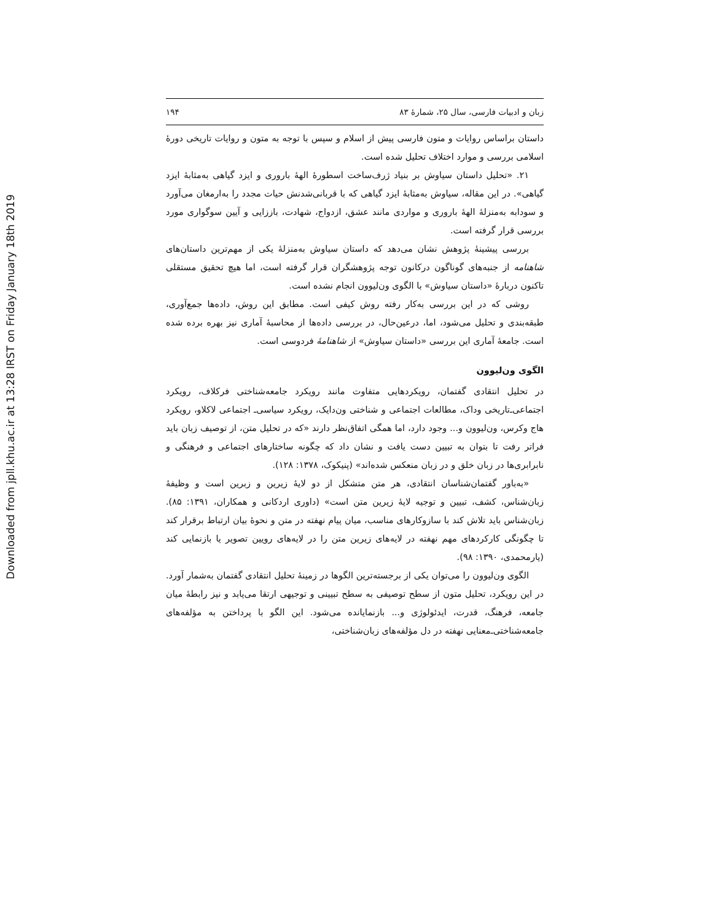Downloaded from jpll.khu.ac.ir at 13:28 IRST on Friday January 18th 2019
زبان و ادبیات فارسی، سال ۲۵، شمارهٔ ۸۳ ۱۹۴
داستان براساس روایات و متون فارسی پیش از اسلام و سپس با توجه به متون و روایات تاریخی دورهٔ اسلامی بررسی و موارد اختلاف تحلیل شده است.
۲۱. «تحلیل داستان سیاوش بر بنیاد ژرف‌ساخت اسطورهٔ الههٔ باروری و ایزد گیاهی به‌مثابهٔ ایزد گیاهی». در این مقاله، سیاوش به‌مثابهٔ ایزد گیاهی که با قربانی‌شدنش حیات مجدد را به‌ارمغان می‌آورد و سودابه به‌منزلهٔ الههٔ باروری و مواردی مانند عشق، ازدواج، شهادت، باززایی و آیین سوگواری مورد بررسی قرار گرفته است.
بررسی پیشینهٔ پژوهش نشان می‌دهد که داستان سیاوش به‌منزلهٔ یکی از مهم‌ترین داستان‌های شاهنامه از جنبه‌های گوناگون درکانون توجه پژوهشگران قرار گرفته است، اما هیچ تحقیق مستقلی تاکنون دربارهٔ «داستان سیاوش» با الگوی ون‌لیوون انجام نشده است.
روشی که در این بررسی به‌کار رفته روش کیفی است. مطابق این روش، داده‌ها جمع‌آوری، طبقه‌بندی و تحلیل می‌شود، اما، درعین‌حال، در بررسی داده‌ها از محاسبهٔ آماری نیز بهره برده شده است. جامعهٔ آماری این بررسی «داستان سیاوش» از شاهنامهٔ فردوسی است.
الگوی ون‌لیوون
در تحلیل انتقادی گفتمان، رویکردهایی متفاوت مانند رویکرد جامعه‌شناختی فرکلاف، رویکرد اجتماعی‌ـ‌تاریخی وداک، مطالعات اجتماعی و شناختی ون‌دایک، رویکرد سیاسی‌ـ اجتماعی لاکلاو، رویکرد هاج وکرس، ون‌لیوون و... وجود دارد، اما همگی اتفاق‌نظر دارند «که در تحلیل متن، از توصیف زبان باید فراتر رفت تا بتوان به تبیین دست یافت و نشان داد که چگونه ساختارهای اجتماعی و فرهنگی و نابرابری‌ها در زبان خلق و در زبان منعکس شده‌اند» (پنیکوک، ۱۳۷۸: ۱۲۸).
«به‌باور گفتمان‌شناسان انتقادی، هر متن متشکل از دو لایهٔ زیرین و زبرین است و وظیفهٔ زبان‌شناس، کشف، تبیین و توجیه لایهٔ زیرین متن است» (داوری اردکانی و همکاران، ۱۳۹۱: ۸۵). زبان‌شناس باید تلاش کند با سازوکارهای مناسب، میان پیام نهفته در متن و نحوهٔ بیان ارتباط برقرار کند تا چگونگی کارکردهای مهم نهفته در لایه‌های زیرین متن را در لایه‌های رویین تصویر یا بازنمایی کند (یارمحمدی، ۱۳۹۰: ۹۸).
الگوی ون‌لیوون را می‌توان یکی از برجسته‌ترین الگوها در زمینهٔ تحلیل انتقادی گفتمان به‌شمار آورد. در این رویکرد، تحلیل متون از سطح توصیفی به سطح تبیینی و توجیهی ارتقا می‌یابد و نیز رابطهٔ میان جامعه، فرهنگ، قدرت، ایدئولوژی و... بازنمایانده می‌شود. این الگو با پرداختن به مؤلفه‌های جامعه‌شناختی‌ـ‌معنایی نهفته در دل مؤلفه‌های زبان‌شناختی،